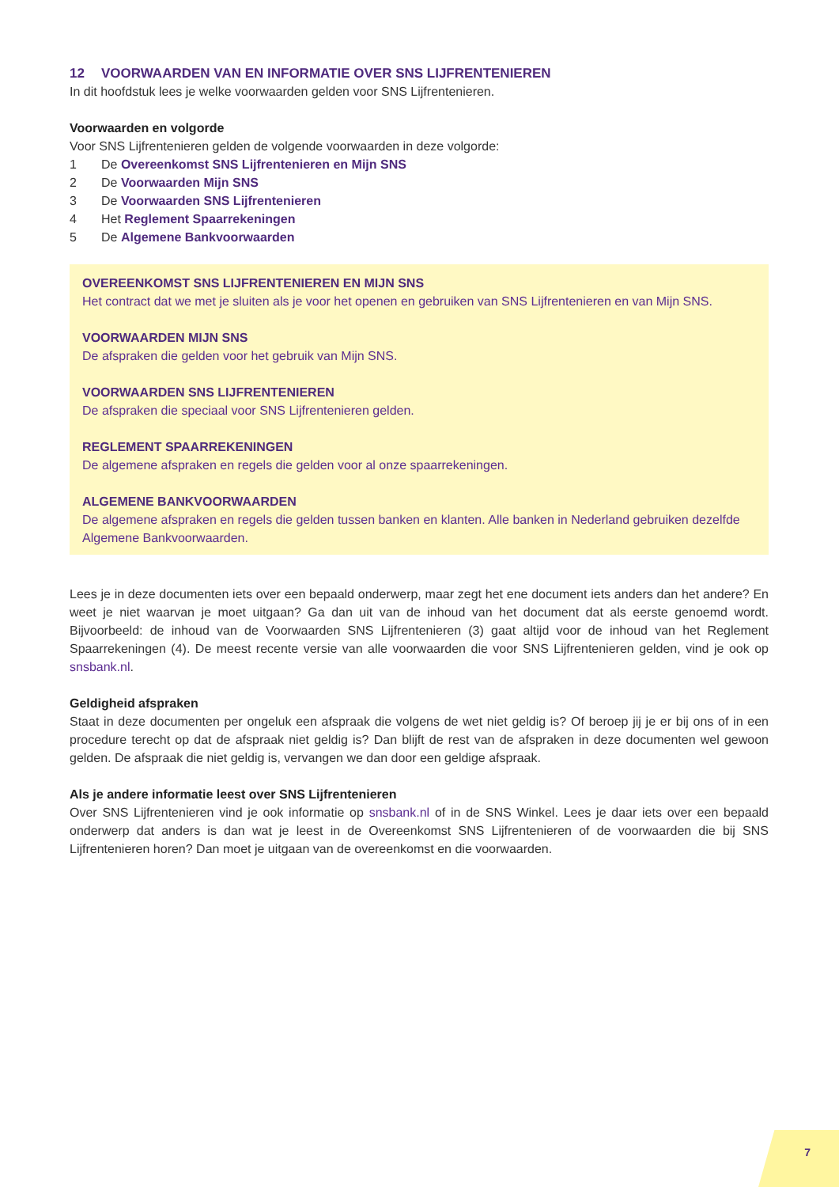12 VOORWAARDEN VAN EN INFORMATIE OVER SNS LIJFRENTENIEREN
In dit hoofdstuk lees je welke voorwaarden gelden voor SNS Lijfrentenieren.
Voorwaarden en volgorde
Voor SNS Lijfrentenieren gelden de volgende voorwaarden in deze volgorde:
1 De Overeenkomst SNS Lijfrentenieren en Mijn SNS
2 De Voorwaarden Mijn SNS
3 De Voorwaarden SNS Lijfrentenieren
4 Het Reglement Spaarrekeningen
5 De Algemene Bankvoorwaarden
OVEREENKOMST SNS LIJFRENTENIEREN EN MIJN SNS
Het contract dat we met je sluiten als je voor het openen en gebruiken van SNS Lijfrentenieren en van Mijn SNS.
VOORWAARDEN MIJN SNS
De afspraken die gelden voor het gebruik van Mijn SNS.
VOORWAARDEN SNS LIJFRENTENIEREN
De afspraken die speciaal voor SNS Lijfrentenieren gelden.
REGLEMENT SPAARREKENINGEN
De algemene afspraken en regels die gelden voor al onze spaarrekeningen.
ALGEMENE BANKVOORWAARDEN
De algemene afspraken en regels die gelden tussen banken en klanten. Alle banken in Nederland gebruiken dezelfde Algemene Bankvoorwaarden.
Lees je in deze documenten iets over een bepaald onderwerp, maar zegt het ene document iets anders dan het andere? En weet je niet waarvan je moet uitgaan? Ga dan uit van de inhoud van het document dat als eerste genoemd wordt. Bijvoorbeeld: de inhoud van de Voorwaarden SNS Lijfrentenieren (3) gaat altijd voor de inhoud van het Reglement Spaarrekeningen (4). De meest recente versie van alle voorwaarden die voor SNS Lijfrentenieren gelden, vind je ook op snsbank.nl.
Geldigheid afspraken
Staat in deze documenten per ongeluk een afspraak die volgens de wet niet geldig is? Of beroep jij je er bij ons of in een procedure terecht op dat de afspraak niet geldig is? Dan blijft de rest van de afspraken in deze documenten wel gewoon gelden. De afspraak die niet geldig is, vervangen we dan door een geldige afspraak.
Als je andere informatie leest over SNS Lijfrentenieren
Over SNS Lijfrentenieren vind je ook informatie op snsbank.nl of in de SNS Winkel. Lees je daar iets over een bepaald onderwerp dat anders is dan wat je leest in de Overeenkomst SNS Lijfrentenieren of de voorwaarden die bij SNS Lijfrentenieren horen? Dan moet je uitgaan van de overeenkomst en die voorwaarden.
7